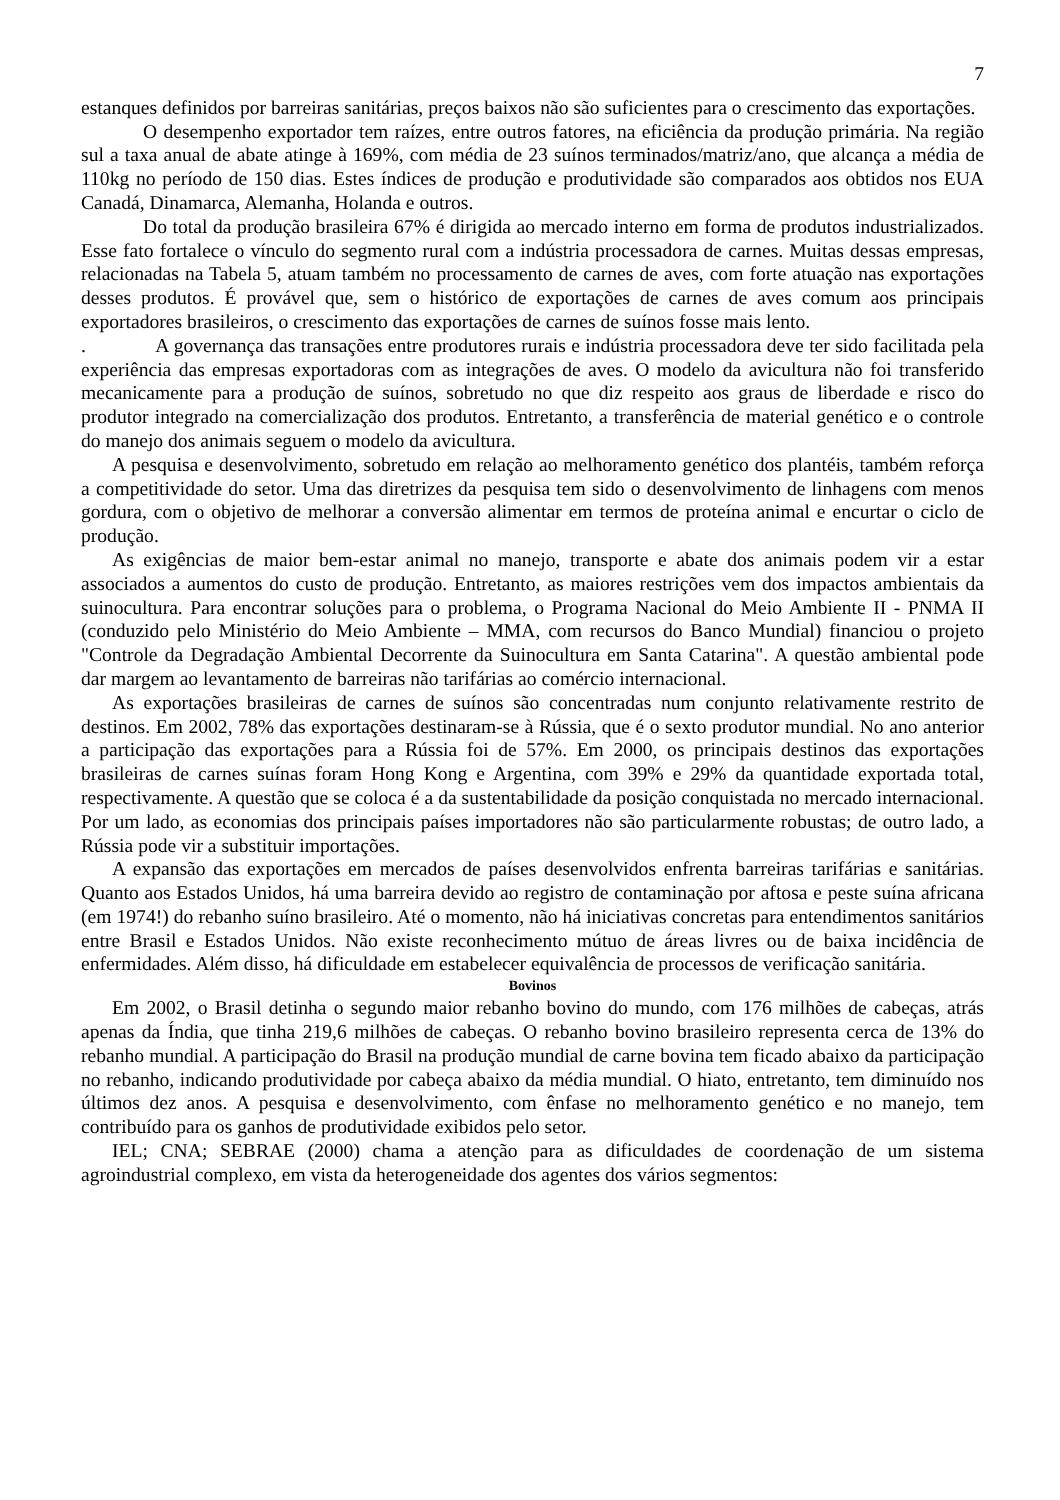7
estanques definidos por barreiras sanitárias, preços baixos não são suficientes para o crescimento das exportações.
O desempenho exportador tem raízes, entre outros fatores, na eficiência da produção primária. Na região sul a taxa anual de abate atinge à 169%, com média de 23 suínos terminados/matriz/ano, que alcança a média de 110kg no período de 150 dias. Estes índices de produção e produtividade são comparados aos obtidos nos EUA Canadá, Dinamarca, Alemanha, Holanda e outros.
Do total da produção brasileira 67% é dirigida ao mercado interno em forma de produtos industrializados. Esse fato fortalece o vínculo do segmento rural com a indústria processadora de carnes. Muitas dessas empresas, relacionadas na Tabela 5, atuam também no processamento de carnes de aves, com forte atuação nas exportações desses produtos. É provável que, sem o histórico de exportações de carnes de aves comum aos principais exportadores brasileiros, o crescimento das exportações de carnes de suínos fosse mais lento.
. A governança das transações entre produtores rurais e indústria processadora deve ter sido facilitada pela experiência das empresas exportadoras com as integrações de aves. O modelo da avicultura não foi transferido mecanicamente para a produção de suínos, sobretudo no que diz respeito aos graus de liberdade e risco do produtor integrado na comercialização dos produtos. Entretanto, a transferência de material genético e o controle do manejo dos animais seguem o modelo da avicultura.
A pesquisa e desenvolvimento, sobretudo em relação ao melhoramento genético dos plantéis, também reforça a competitividade do setor. Uma das diretrizes da pesquisa tem sido o desenvolvimento de linhagens com menos gordura, com o objetivo de melhorar a conversão alimentar em termos de proteína animal e encurtar o ciclo de produção.
As exigências de maior bem-estar animal no manejo, transporte e abate dos animais podem vir a estar associados a aumentos do custo de produção. Entretanto, as maiores restrições vem dos impactos ambientais da suinocultura. Para encontrar soluções para o problema, o Programa Nacional do Meio Ambiente II - PNMA II (conduzido pelo Ministério do Meio Ambiente – MMA, com recursos do Banco Mundial) financiou o projeto "Controle da Degradação Ambiental Decorrente da Suinocultura em Santa Catarina". A questão ambiental pode dar margem ao levantamento de barreiras não tarifárias ao comércio internacional.
As exportações brasileiras de carnes de suínos são concentradas num conjunto relativamente restrito de destinos. Em 2002, 78% das exportações destinaram-se à Rússia, que é o sexto produtor mundial. No ano anterior a participação das exportações para a Rússia foi de 57%. Em 2000, os principais destinos das exportações brasileiras de carnes suínas foram Hong Kong e Argentina, com 39% e 29% da quantidade exportada total, respectivamente. A questão que se coloca é a da sustentabilidade da posição conquistada no mercado internacional. Por um lado, as economias dos principais países importadores não são particularmente robustas; de outro lado, a Rússia pode vir a substituir importações.
A expansão das exportações em mercados de países desenvolvidos enfrenta barreiras tarifárias e sanitárias. Quanto aos Estados Unidos, há uma barreira devido ao registro de contaminação por aftosa e peste suína africana (em 1974!) do rebanho suíno brasileiro. Até o momento, não há iniciativas concretas para entendimentos sanitários entre Brasil e Estados Unidos. Não existe reconhecimento mútuo de áreas livres ou de baixa incidência de enfermidades. Além disso, há dificuldade em estabelecer equivalência de processos de verificação sanitária.
Bovinos
Em 2002, o Brasil detinha o segundo maior rebanho bovino do mundo, com 176 milhões de cabeças, atrás apenas da Índia, que tinha 219,6 milhões de cabeças. O rebanho bovino brasileiro representa cerca de 13% do rebanho mundial. A participação do Brasil na produção mundial de carne bovina tem ficado abaixo da participação no rebanho, indicando produtividade por cabeça abaixo da média mundial. O hiato, entretanto, tem diminuído nos últimos dez anos. A pesquisa e desenvolvimento, com ênfase no melhoramento genético e no manejo, tem contribuído para os ganhos de produtividade exibidos pelo setor.
IEL; CNA; SEBRAE (2000) chama a atenção para as dificuldades de coordenação de um sistema agroindustrial complexo, em vista da heterogeneidade dos agentes dos vários segmentos: